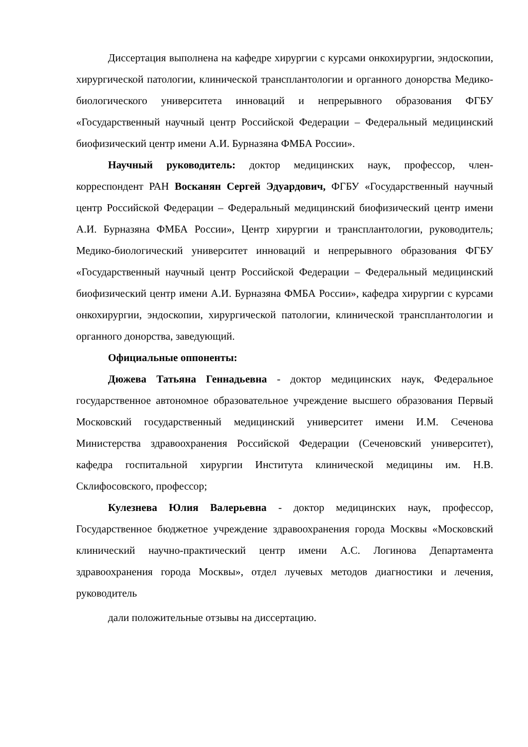Диссертация выполнена на кафедре хирургии с курсами онкохирургии, эндоскопии, хирургической патологии, клинической трансплантологии и органного донорства Медико-биологического университета инноваций и непрерывного образования ФГБУ «Государственный научный центр Российской Федерации – Федеральный медицинский биофизический центр имени А.И. Бурназяна ФМБА России».
Научный руководитель: доктор медицинских наук, профессор, член-корреспондент РАН Восканян Сергей Эдуардович, ФГБУ «Государственный научный центр Российской Федерации – Федеральный медицинский биофизический центр имени А.И. Бурназяна ФМБА России», Центр хирургии и трансплантологии, руководитель; Медико-биологический университет инноваций и непрерывного образования ФГБУ «Государственный научный центр Российской Федерации – Федеральный медицинский биофизический центр имени А.И. Бурназяна ФМБА России», кафедра хирургии с курсами онкохирургии, эндоскопии, хирургической патологии, клинической трансплантологии и органного донорства, заведующий.
Официальные оппоненты:
Дюжева Татьяна Геннадьевна - доктор медицинских наук, Федеральное государственное автономное образовательное учреждение высшего образования Первый Московский государственный медицинский университет имени И.М. Сеченова Министерства здравоохранения Российской Федерации (Сеченовский университет), кафедра госпитальной хирургии Института клинической медицины им. Н.В. Склифосовского, профессор;
Кулезнева Юлия Валерьевна - доктор медицинских наук, профессор, Государственное бюджетное учреждение здравоохранения города Москвы «Московский клинический научно-практический центр имени А.С. Логинова Департамента здравоохранения города Москвы», отдел лучевых методов диагностики и лечения, руководитель
дали положительные отзывы на диссертацию.